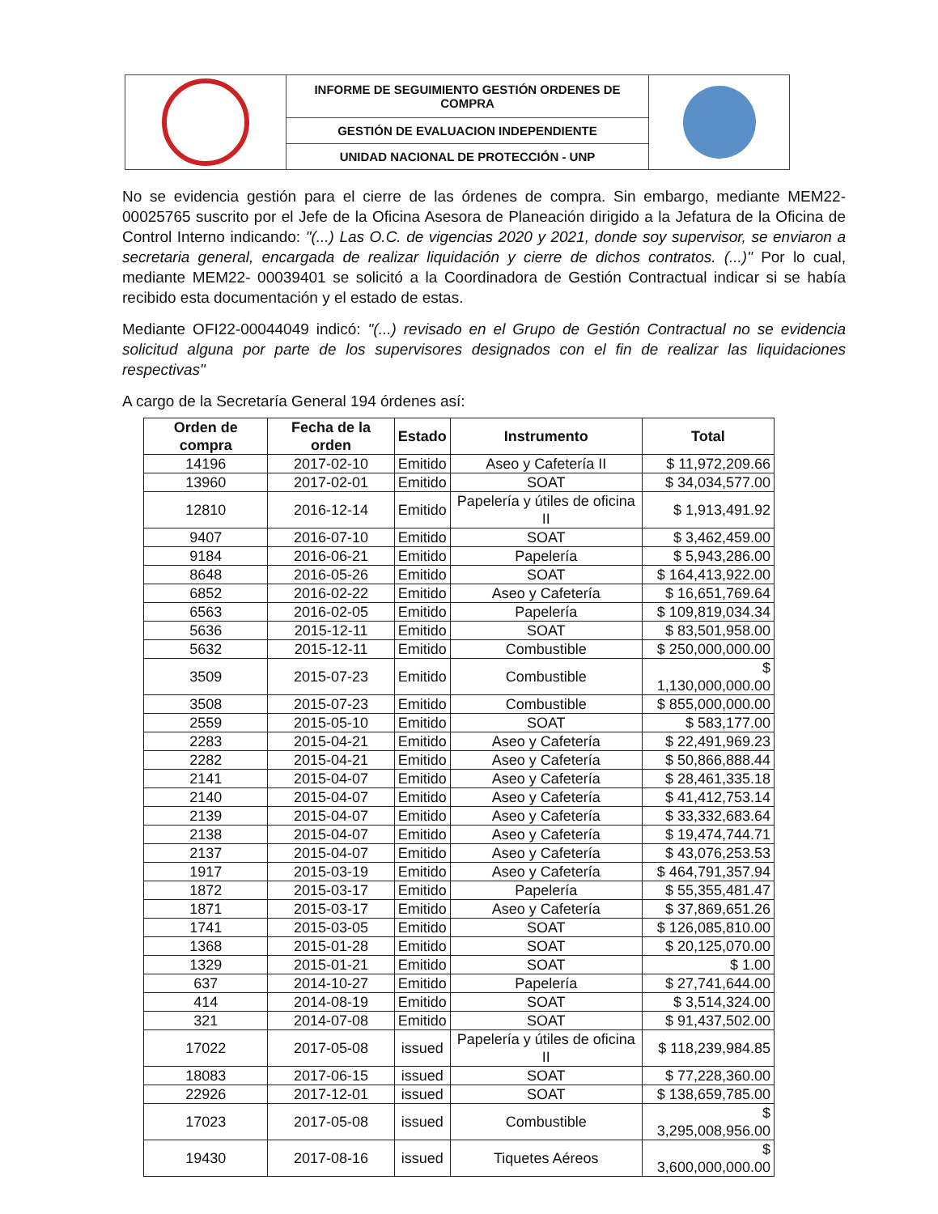| | INFORME DE SEGUIMIENTO GESTIÓN ORDENES DE COMPRA | |
| | GESTIÓN DE EVALUACION INDEPENDIENTE | |
| | UNIDAD NACIONAL DE PROTECCIÓN - UNP | |
No se evidencia gestión para el cierre de las órdenes de compra. Sin embargo, mediante MEM22-00025765 suscrito por el Jefe de la Oficina Asesora de Planeación dirigido a la Jefatura de la Oficina de Control Interno indicando: "(...) Las O.C. de vigencias 2020 y 2021, donde soy supervisor, se enviaron a secretaria general, encargada de realizar liquidación y cierre de dichos contratos. (...)" Por lo cual, mediante MEM22- 00039401 se solicitó a la Coordinadora de Gestión Contractual indicar si se había recibido esta documentación y el estado de estas.
Mediante OFI22-00044049 indicó: "(...) revisado en el Grupo de Gestión Contractual no se evidencia solicitud alguna por parte de los supervisores designados con el fin de realizar las liquidaciones respectivas"
A cargo de la Secretaría General 194 órdenes así:
| Orden de compra | Fecha de la orden | Estado | Instrumento | Total |
| --- | --- | --- | --- | --- |
| 14196 | 2017-02-10 | Emitido | Aseo y Cafetería II | $ 11,972,209.66 |
| 13960 | 2017-02-01 | Emitido | SOAT | $ 34,034,577.00 |
| 12810 | 2016-12-14 | Emitido | Papelería y útiles de oficina II | $ 1,913,491.92 |
| 9407 | 2016-07-10 | Emitido | SOAT | $ 3,462,459.00 |
| 9184 | 2016-06-21 | Emitido | Papelería | $ 5,943,286.00 |
| 8648 | 2016-05-26 | Emitido | SOAT | $ 164,413,922.00 |
| 6852 | 2016-02-22 | Emitido | Aseo y Cafetería | $ 16,651,769.64 |
| 6563 | 2016-02-05 | Emitido | Papelería | $ 109,819,034.34 |
| 5636 | 2015-12-11 | Emitido | SOAT | $ 83,501,958.00 |
| 5632 | 2015-12-11 | Emitido | Combustible | $ 250,000,000.00 |
| 3509 | 2015-07-23 | Emitido | Combustible | $ 1,130,000,000.00 |
| 3508 | 2015-07-23 | Emitido | Combustible | $ 855,000,000.00 |
| 2559 | 2015-05-10 | Emitido | SOAT | $ 583,177.00 |
| 2283 | 2015-04-21 | Emitido | Aseo y Cafetería | $ 22,491,969.23 |
| 2282 | 2015-04-21 | Emitido | Aseo y Cafetería | $ 50,866,888.44 |
| 2141 | 2015-04-07 | Emitido | Aseo y Cafetería | $ 28,461,335.18 |
| 2140 | 2015-04-07 | Emitido | Aseo y Cafetería | $ 41,412,753.14 |
| 2139 | 2015-04-07 | Emitido | Aseo y Cafetería | $ 33,332,683.64 |
| 2138 | 2015-04-07 | Emitido | Aseo y Cafetería | $ 19,474,744.71 |
| 2137 | 2015-04-07 | Emitido | Aseo y Cafetería | $ 43,076,253.53 |
| 1917 | 2015-03-19 | Emitido | Aseo y Cafetería | $ 464,791,357.94 |
| 1872 | 2015-03-17 | Emitido | Papelería | $ 55,355,481.47 |
| 1871 | 2015-03-17 | Emitido | Aseo y Cafetería | $ 37,869,651.26 |
| 1741 | 2015-03-05 | Emitido | SOAT | $ 126,085,810.00 |
| 1368 | 2015-01-28 | Emitido | SOAT | $ 20,125,070.00 |
| 1329 | 2015-01-21 | Emitido | SOAT | $ 1.00 |
| 637 | 2014-10-27 | Emitido | Papelería | $ 27,741,644.00 |
| 414 | 2014-08-19 | Emitido | SOAT | $ 3,514,324.00 |
| 321 | 2014-07-08 | Emitido | SOAT | $ 91,437,502.00 |
| 17022 | 2017-05-08 | issued | Papelería y útiles de oficina II | $ 118,239,984.85 |
| 18083 | 2017-06-15 | issued | SOAT | $ 77,228,360.00 |
| 22926 | 2017-12-01 | issued | SOAT | $ 138,659,785.00 |
| 17023 | 2017-05-08 | issued | Combustible | $ 3,295,008,956.00 |
| 19430 | 2017-08-16 | issued | Tiquetes Aéreos | $ 3,600,000,000.00 |